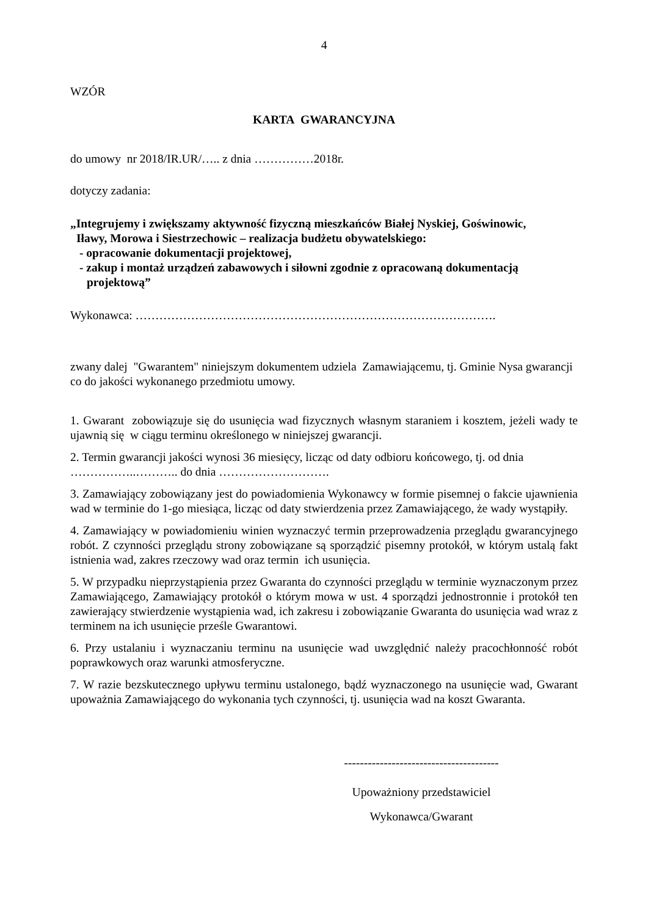4
WZÓR
KARTA GWARANCYJNA
do umowy nr 2018/IR.UR/….. z dnia ……………2018r.
dotyczy zadania:
„Integrujemy i zwiększamy aktywność fizyczną mieszkańców Białej Nyskiej, Goświnowic,
Iławy, Morowa i Siestrzechowic – realizacja budżetu obywatelskiego:
- opracowanie dokumentacji projektowej,
- zakup i montaż urządzeń zabawowych i siłowni zgodnie z opracowaną dokumentacją
projektową”
Wykonawca: ……………………………………………………………………………….
zwany dalej "Gwarantem" niniejszym dokumentem udziela Zamawiającemu, tj. Gminie Nysa gwarancji co do jakości wykonanego przedmiotu umowy.
1. Gwarant zobowiązuje się do usunięcia wad fizycznych własnym staraniem i kosztem, jeżeli wady te ujawnią się w ciągu terminu określonego w niniejszej gwarancji.
2. Termin gwarancji jakości wynosi 36 miesięcy, licząc od daty odbioru końcowego, tj. od dnia ……………..……….. do dnia ……………………….
3. Zamawiający zobowiązany jest do powiadomienia Wykonawcy w formie pisemnej o fakcie ujawnienia wad w terminie do 1-go miesiąca, licząc od daty stwierdzenia przez Zamawiającego, że wady wystąpiły.
4. Zamawiający w powiadomieniu winien wyznaczyć termin przeprowadzenia przeglądu gwarancyjnego robót. Z czynności przeglądu strony zobowiązane są sporządzić pisemny protokół, w którym ustalą fakt istnienia wad, zakres rzeczowy wad oraz termin ich usunięcia.
5. W przypadku nieprzystąpienia przez Gwaranta do czynności przeglądu w terminie wyznaczonym przez Zamawiającego, Zamawiający protokół o którym mowa w ust. 4 sporządzi jednostronnie i protokół ten zawierający stwierdzenie wystąpienia wad, ich zakresu i zobowiązanie Gwaranta do usunięcia wad wraz z terminem na ich usunięcie prześle Gwarantowi.
6. Przy ustalaniu i wyznaczaniu terminu na usunięcie wad uwzględnić należy pracochłonność robót poprawkowych oraz warunki atmosferyczne.
7. W razie bezskutecznego upływu terminu ustalonego, bądź wyznaczonego na usunięcie wad, Gwarant upoważnia Zamawiającego do wykonania tych czynności, tj. usunięcia wad na koszt Gwaranta.
---------------------------------------
Upoważniony przedstawiciel
Wykonawca/Gwarant